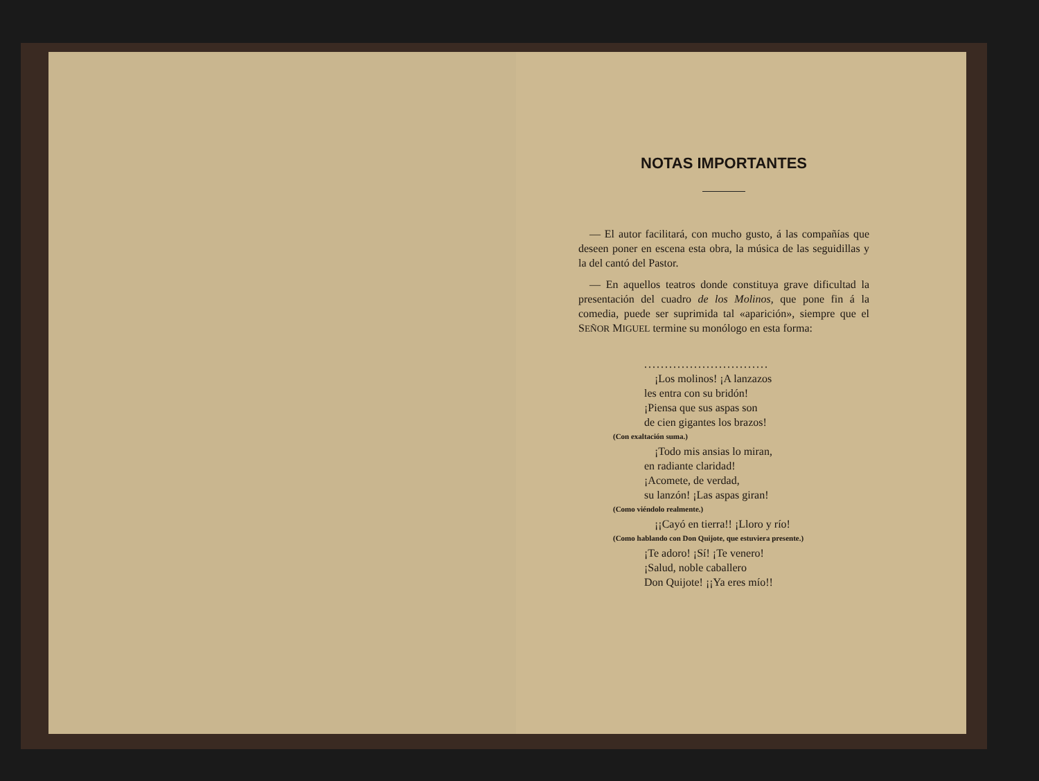NOTAS IMPORTANTES
— El autor facilitará, con mucho gusto, á las compañías que deseen poner en escena esta obra, la música de las seguidillas y la del cantó del Pastor.
— En aquellos teatros donde constituya grave dificultad la presentación del cuadro de los Molinos, que pone fin á la comedia, puede ser suprimida tal «aparición», siempre que el SEÑOR MIGUEL termine su monólogo en esta forma:
..............................
¡Los molinos! ¡A lanzazos
les entra con su bridón!
¡Piensa que sus aspas son
de cien gigantes los brazos!
(Con exaltación suma.)
¡Todo mis ansias lo miran,
en radiante claridad!
¡Acomete, de verdad,
su lanzón! ¡Las aspas giran!
(Como viéndolo realmente.)
¡¡Cayó en tierra!! ¡Lloro y río!
(Como hablando con Don Quijote, que estuviera presente.)
¡Te adoro! ¡Sí! ¡Te venero!
¡Salud, noble caballero
Don Quijote! ¡¡Ya eres mío!!